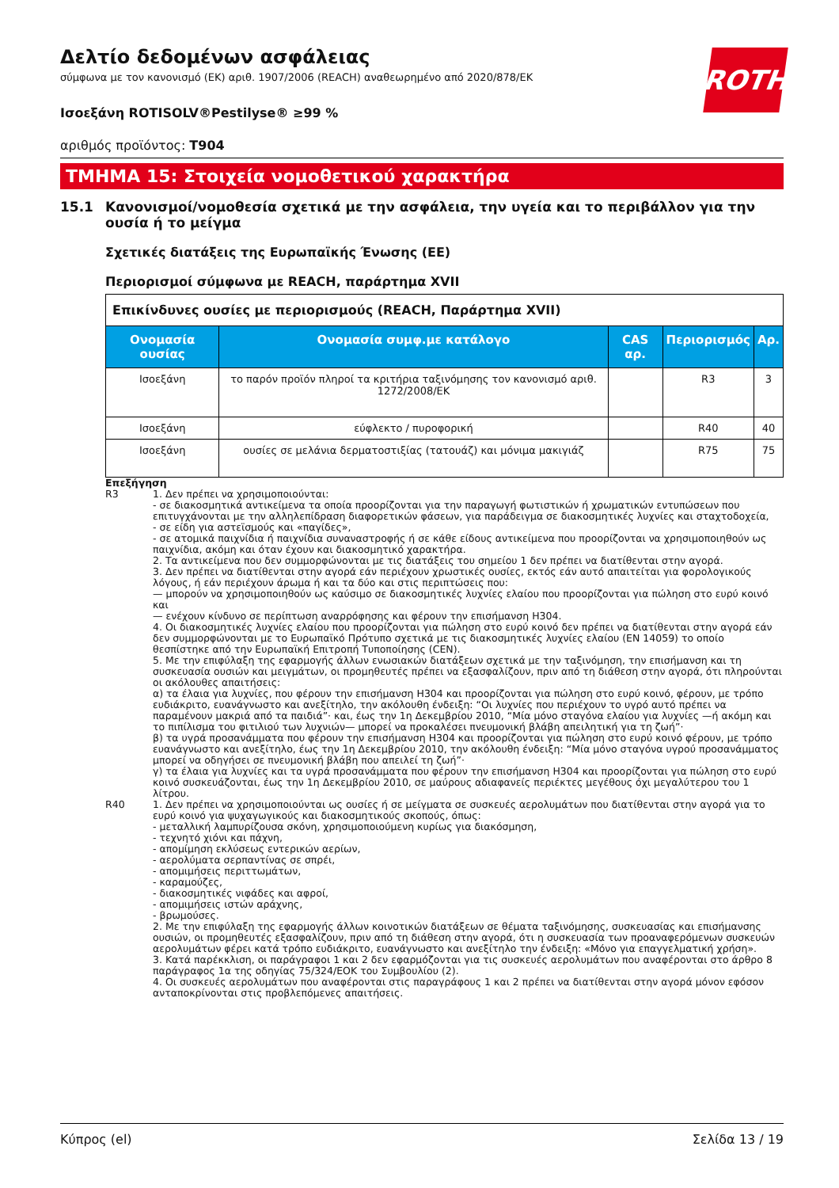ROTH
Δελτίο δεδομένων ασφάλειας
σύμφωνα με τον κανονισμό (ΕΚ) αριθ. 1907/2006 (REACH) αναθεωρημένο από 2020/878/ΕΚ
Ισοεξάνη ROTISOLV®Pestilyse® ≥99 %
αριθμός προϊόντος: T904
ΤΜΗΜΑ 15: Στοιχεία νομοθετικού χαρακτήρα
15.1 Κανονισμοί/νομοθεσία σχετικά με την ασφάλεια, την υγεία και το περιβάλλον για την ουσία ή το μείγμα
Σχετικές διατάξεις της Ευρωπαϊκής Ένωσης (ΕΕ)
Περιορισμοί σύμφωνα με REACH, παράρτημα XVII
| Επικίνδυνες ουσίες με περιορισμούς (REACH, Παράρτημα XVII) | | | | |
| Ονομασία ουσίας | Ονομασία συμφ.με κατάλογο | CAS αρ. | Περιορισμός | Αρ. |
| Ισοεξάνη | το παρόν προϊόν πληροί τα κριτήρια ταξινόμησης τον κανονισμό αριθ. 1272/2008/ΕΚ | | R3 | 3 |
| Ισοεξάνη | εύφλεκτο / πυροφορική | | R40 | 40 |
| Ισοεξάνη | ουσίες σε μελάνια δερματοστιξίας (τατουάζ) και μόνιμα μακιγιάζ | | R75 | 75 |
Επεξήγηση
R3 1. Δεν πρέπει να χρησιμοποιούνται:
- σε διακοσμητικά αντικείμενα τα οποία προορίζονται για την παραγωγή φωτιστικών ή χρωματικών εντυπώσεων που επιτυγχάνονται με την αλληλεπίδραση διαφορετικών φάσεων, για παράδειγμα σε διακοσμητικές λυχνίες και σταχτοδοχεία,
- σε είδη για αστεϊσμούς και «παγίδες»,
- σε ατομικά παιχνίδια ή παιχνίδια συναναστροφής ή σε κάθε είδους αντικείμενα που προορίζονται να χρησιμοποιηθούν ως παιχνίδια, ακόμη και όταν έχουν και διακοσμητικό χαρακτήρα.
2. Τα αντικείμενα που δεν συμμορφώνονται με τις διατάξεις του σημείου 1 δεν πρέπει να διατίθενται στην αγορά.
3. Δεν πρέπει να διατίθενται στην αγορά εάν περιέχουν χρωστικές ουσίες, εκτός εάν αυτό απαιτείται για φορολογικούς λόγους, ή εάν περιέχουν άρωμα ή και τα δύο και στις περιπτώσεις που:
— μπορούν να χρησιμοποιηθούν ως καύσιμο σε διακοσμητικές λυχνίες ελαίου που προορίζονται για πώληση στο ευρύ κοινό και
— ενέχουν κίνδυνο σε περίπτωση αναρρόφησης και φέρουν την επισήμανση H304.
4. Οι διακοσμητικές λυχνίες ελαίου που προορίζονται για πώληση στο ευρύ κοινό δεν πρέπει να διατίθενται στην αγορά εάν δεν συμμορφώνονται με το Ευρωπαϊκό Πρότυπο σχετικά με τις διακοσμητικές λυχνίες ελαίου (EN 14059) το οποίο θεσπίστηκε από την Ευρωπαϊκή Επιτροπή Τυποποίησης (CEN).
5. Με την επιφύλαξη της εφαρμογής άλλων ενωσιακών διατάξεων σχετικά με την ταξινόμηση, την επισήμανση και τη συσκευασία ουσιών και μειγμάτων, οι προμηθευτές πρέπει να εξασφαλίζουν, πριν από τη διάθεση στην αγορά, ότι πληρούνται οι ακόλουθες απαιτήσεις:
α) τα έλαια για λυχνίες, που φέρουν την επισήμανση H304 και προορίζονται για πώληση στο ευρύ κοινό, φέρουν, με τρόπο ευδιάκριτο, ευανάγνωστο και ανεξίτηλο, την ακόλουθη ένδειξη: “Οι λυχνίες που περιέχουν το υγρό αυτό πρέπει να παραμένουν μακριά από τα παιδιά”· και, έως την 1η Δεκεμβρίου 2010, “Μία μόνο σταγόνα ελαίου για λυχνίες —ή ακόμη και το πιπίλισμα του φιτιλιού των λυχνιών— μπορεί να προκαλέσει πνευμονική βλάβη απειλητική για τη ζωή”·
β) τα υγρά προσανάμματα που φέρουν την επισήμανση H304 και προορίζονται για πώληση στο ευρύ κοινό φέρουν, με τρόπο ευανάγνωστο και ανεξίτηλο, έως την 1η Δεκεμβρίου 2010, την ακόλουθη ένδειξη: “Μία μόνο σταγόνα υγρού προσανάμματος μπορεί να οδηγήσει σε πνευμονική βλάβη που απειλεί τη ζωή”·
γ) τα έλαια για λυχνίες και τα υγρά προσανάμματα που φέρουν την επισήμανση H304 και προορίζονται για πώληση στο ευρύ κοινό συσκευάζονται, έως την 1η Δεκεμβρίου 2010, σε μαύρους αδιαφανείς περιέκτες μεγέθους όχι μεγαλύτερου του 1 λίτρου.
R40 1. Δεν πρέπει να χρησιμοποιούνται ως ουσίες ή σε μείγματα σε συσκευές αερολυμάτων που διατίθενται στην αγορά για το ευρύ κοινό για ψυχαγωγικούς και διακοσμητικούς σκοπούς, όπως:
- μεταλλική λαμπυρίζουσα σκόνη, χρησιμοποιούμενη κυρίως για διακόσμηση,
- τεχνητό χιόνι και πάχνη,
- απομίμηση εκλύσεως εντερικών αερίων,
- αερολύματα σερπαντίνας σε σπρέι,
- απομιμήσεις περιττωμάτων,
- καραμούζες,
- διακοσμητικές νιφάδες και αφροί,
- απομιμήσεις ιστών αράχνης,
- βρωμούσες.
2. Με την επιφύλαξη της εφαρμογής άλλων κοινοτικών διατάξεων σε θέματα ταξινόμησης, συσκευασίας και επισήμανσης ουσιών, οι προμηθευτές εξασφαλίζουν, πριν από τη διάθεση στην αγορά, ότι η συσκευασία των προαναφερόμενων συσκευών αερολυμάτων φέρει κατά τρόπο ευδιάκριτο, ευανάγνωστο και ανεξίτηλο την ένδειξη: «Μόνο για επαγγελματική χρήση».
3. Κατά παρέκκλιση, οι παράγραφοι 1 και 2 δεν εφαρμόζονται για τις συσκευές αερολυμάτων που αναφέρονται στο άρθρο 8 παράγραφος 1α της οδηγίας 75/324/ΕΟΚ του Συμβουλίου (2).
4. Οι συσκευές αερολυμάτων που αναφέρονται στις παραγράφους 1 και 2 πρέπει να διατίθενται στην αγορά μόνον εφόσον ανταποκρίνονται στις προβλεπόμενες απαιτήσεις.
Κύπρος (el) Σελίδα 13 / 19